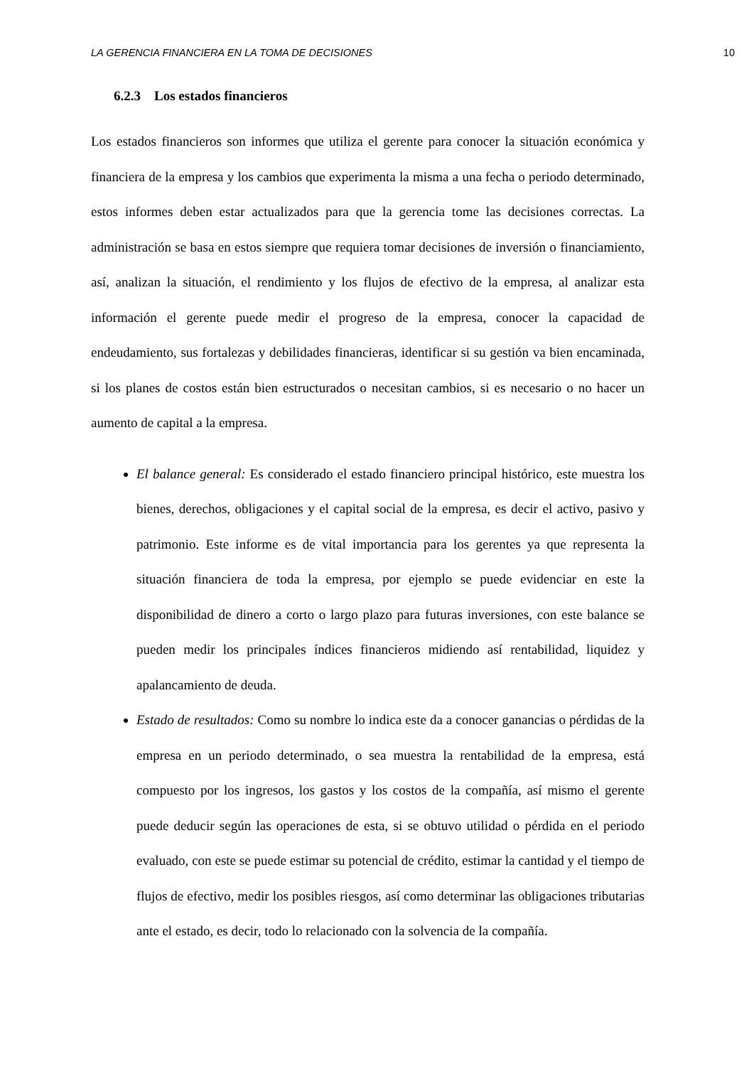LA GERENCIA FINANCIERA EN LA TOMA DE DECISIONES 10
6.2.3 Los estados financieros
Los estados financieros son informes que utiliza el gerente para conocer la situación económica y financiera de la empresa y los cambios que experimenta la misma a una fecha o periodo determinado, estos informes deben estar actualizados para que la gerencia tome las decisiones correctas. La administración se basa en estos siempre que requiera tomar decisiones de inversión o financiamiento, así, analizan la situación, el rendimiento y los flujos de efectivo de la empresa, al analizar esta información el gerente puede medir el progreso de la empresa, conocer la capacidad de endeudamiento, sus fortalezas y debilidades financieras, identificar si su gestión va bien encaminada, si los planes de costos están bien estructurados o necesitan cambios, si es necesario o no hacer un aumento de capital a la empresa.
El balance general: Es considerado el estado financiero principal histórico, este muestra los bienes, derechos, obligaciones y el capital social de la empresa, es decir el activo, pasivo y patrimonio. Este informe es de vital importancia para los gerentes ya que representa la situación financiera de toda la empresa, por ejemplo se puede evidenciar en este la disponibilidad de dinero a corto o largo plazo para futuras inversiones, con este balance se pueden medir los principales índices financieros midiendo así rentabilidad, liquidez y apalancamiento de deuda.
Estado de resultados: Como su nombre lo indica este da a conocer ganancias o pérdidas de la empresa en un periodo determinado, o sea muestra la rentabilidad de la empresa, está compuesto por los ingresos, los gastos y los costos de la compañía, así mismo el gerente puede deducir según las operaciones de esta, si se obtuvo utilidad o pérdida en el periodo evaluado, con este se puede estimar su potencial de crédito, estimar la cantidad y el tiempo de flujos de efectivo, medir los posibles riesgos, así como determinar las obligaciones tributarias ante el estado, es decir, todo lo relacionado con la solvencia de la compañía.